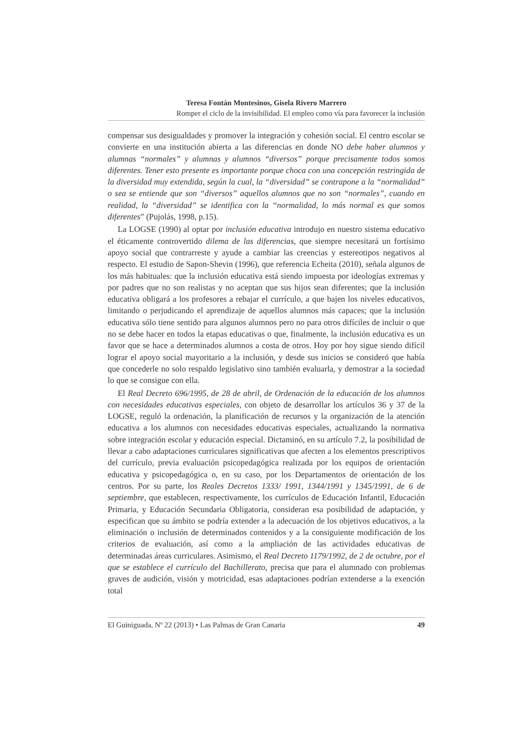Teresa Fontán Montesinos, Gisela Rivero Marrero
Romper el ciclo de la invisibilidad. El empleo como vía para favorecer la inclusión
compensar sus desigualdades y promover la integración y cohesión social. El centro escolar se convierte en una institución abierta a las diferencias en donde NO debe haber alumnos y alumnas “normales” y alumnas y alumnos “diversos” porque precisamente todos somos diferentes. Tener esto presente es importante porque choca con una concepción restringida de la diversidad muy extendida, según la cual, la “diversidad” se contrapone a la “normalidad” o sea se entiende que son “diversos” aquellos alumnos que no son “normales”, cuando en realidad, la “diversidad” se identifica con la “normalidad, lo más normal es que somos diferentes” (Pujolás, 1998, p.15).
La LOGSE (1990) al optar por inclusión educativa introdujo en nuestro sistema educativo el éticamente controvertido dilema de las diferencias, que siempre necesitará un fortísimo apoyo social que contrarreste y ayude a cambiar las creencias y estereotipos negativos al respecto. El estudio de Sapon-Shevin (1996), que referencia Echeita (2010), señala algunos de los más habituales: que la inclusión educativa está siendo impuesta por ideologías extremas y por padres que no son realistas y no aceptan que sus hijos sean diferentes; que la inclusión educativa obligará a los profesores a rebajar el currículo, a que bajen los niveles educativos, limitando o perjudicando el aprendizaje de aquellos alumnos más capaces; que la inclusión educativa sólo tiene sentido para algunos alumnos pero no para otros difíciles de incluir o que no se debe hacer en todos la etapas educativas o que, finalmente, la inclusión educativa es un favor que se hace a determinados alumnos a costa de otros. Hoy por hoy sigue siendo difícil lograr el apoyo social mayoritario a la inclusión, y desde sus inicios se consideró que había que concederle no solo respaldo legislativo sino también evaluarla, y demostrar a la sociedad lo que se consigue con ella.
El Real Decreto 696/1995, de 28 de abril, de Ordenación de la educación de los alumnos con necesidades educativas especiales, con objeto de desarrollar los artículos 36 y 37 de la LOGSE, reguló la ordenación, la planificación de recursos y la organización de la atención educativa a los alumnos con necesidades educativas especiales, actualizando la normativa sobre integración escolar y educación especial. Dictaminó, en su artículo 7.2, la posibilidad de llevar a cabo adaptaciones curriculares significativas que afecten a los elementos prescriptivos del currículo, previa evaluación psicopedagógica realizada por los equipos de orientación educativa y psicopedagógica o, en su caso, por los Departamentos de orientación de los centros. Por su parte, los Reales Decretos 1333/ 1991, 1344/1991 y 1345/1991, de 6 de septiembre, que establecen, respectivamente, los currículos de Educación Infantil, Educación Primaria, y Educación Secundaria Obligatoria, consideran esa posibilidad de adaptación, y especifican que su ámbito se podría extender a la adecuación de los objetivos educativos, a la eliminación o inclusión de determinados contenidos y a la consiguiente modificación de los criterios de evaluación, así como a la ampliación de las actividades educativas de determinadas áreas curriculares. Asimismo, el Real Decreto 1179/1992, de 2 de octubre, por el que se establece el currículo del Bachillerato, precisa que para el alumnado con problemas graves de audición, visión y motricidad, esas adaptaciones podrían extenderse a la exención total
El Guiniguada, Nº 22 (2013) • Las Palmas de Gran Canaria 49